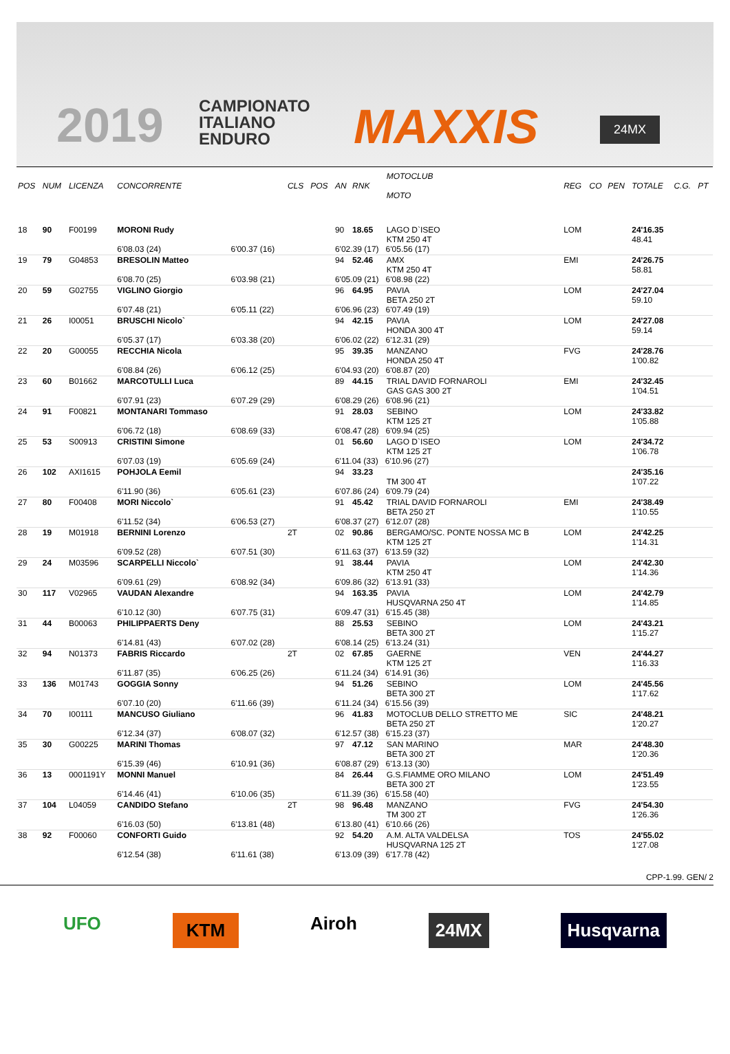2019
CAMPIONATO
ITALIANO
ENDURO
MAXXIS 24MX
| POS | NUM | LICENZA | CONCORRENTE | | CLS | POS | AN | RNK | MOTOCLUB MOTO | REG | CO | PEN | TOTALE | C.G. | PT |
| --- | --- | --- | --- | --- | --- | --- | --- | --- | --- | --- | --- | --- | --- | --- | --- |
| 18 | 90 | F00199 | MORONI Rudy | | | | 90 | 18.65 | LAGO D`ISEO KTM 250 4T | LOM | | | 24'16.35 48.41 | | |
| | | | 6'08.03 (24) | 6'00.37 (16) | | | 6'02.39 (17) 6'05.56 (17) | | | | | | | | |
| 19 | 79 | G04853 | BRESOLIN Matteo | | | | 94 | 52.46 | AMX KTM 250 4T | EMI | | | 24'26.75 58.81 | | |
| | | | 6'08.70 (25) | 6'03.98 (21) | | | 6'05.09 (21) 6'08.98 (22) | | | | | | | | |
| 20 | 59 | G02755 | VIGLINO Giorgio | | | | 96 | 64.95 | PAVIA BETA 250 2T | LOM | | | 24'27.04 59.10 | | |
| | | | 6'07.48 (21) | 6'05.11 (22) | | | 6'06.96 (23) 6'07.49 (19) | | | | | | | | |
| 21 | 26 | I00051 | BRUSCHI Nicolo` | | | | 94 | 42.15 | PAVIA HONDA 300 4T | LOM | | | 24'27.08 59.14 | | |
| | | | 6'05.37 (17) | 6'03.38 (20) | | | 6'06.02 (22) 6'12.31 (29) | | | | | | | | |
| 22 | 20 | G00055 | RECCHIA Nicola | | | | 95 | 39.35 | MANZANO HONDA 250 4T | FVG | | | 24'28.76 1'00.82 | | |
| | | | 6'08.84 (26) | 6'06.12 (25) | | | 6'04.93 (20) 6'08.87 (20) | | | | | | | | |
| 23 | 60 | B01662 | MARCOTULLI Luca | | | | 89 | 44.15 | TRIAL DAVID FORNAROLI GAS GAS 300 2T | EMI | | | 24'32.45 1'04.51 | | |
| | | | 6'07.91 (23) | 6'07.29 (29) | | | 6'08.29 (26) 6'08.96 (21) | | | | | | | | |
| 24 | 91 | F00821 | MONTANARI Tommaso | | | | 91 | 28.03 | SEBINO KTM 125 2T | LOM | | | 24'33.82 1'05.88 | | |
| | | | 6'06.72 (18) | 6'08.69 (33) | | | 6'08.47 (28) 6'09.94 (25) | | | | | | | | |
| 25 | 53 | S00913 | CRISTINI Simone | | | | 01 | 56.60 | LAGO D`ISEO KTM 125 2T | LOM | | | 24'34.72 1'06.78 | | |
| | | | 6'07.03 (19) | 6'05.69 (24) | | | 6'11.04 (33) 6'10.96 (27) | | | | | | | | |
| 26 | 102 | AXI1615 | POHJOLA Eemil | | | | 94 | 33.23 | TM 300 4T | | | | 24'35.16 1'07.22 | | |
| | | | 6'11.90 (36) | 6'05.61 (23) | | | 6'07.86 (24) 6'09.79 (24) | | | | | | | | |
| 27 | 80 | F00408 | MORI Niccolo` | | | | 91 | 45.42 | TRIAL DAVID FORNAROLI BETA 250 2T | EMI | | | 24'38.49 1'10.55 | | |
| | | | 6'11.52 (34) | 6'06.53 (27) | | | 6'08.37 (27) 6'12.07 (28) | | | | | | | | |
| 28 | 19 | M01918 | BERNINI Lorenzo | | 2T | | 02 | 90.86 | BERGAMO/SC. PONTE NOSSA MC B KTM 125 2T | LOM | | | 24'42.25 1'14.31 | | |
| | | | 6'09.52 (28) | 6'07.51 (30) | | | 6'11.63 (37) 6'13.59 (32) | | | | | | | | |
| 29 | 24 | M03596 | SCARPELLI Niccolo` | | | | 91 | 38.44 | PAVIA KTM 250 4T | LOM | | | 24'42.30 1'14.36 | | |
| | | | 6'09.61 (29) | 6'08.92 (34) | | | 6'09.86 (32) 6'13.91 (33) | | | | | | | | |
| 30 | 117 | V02965 | VAUDAN Alexandre | | | | 94 | 163.35 | PAVIA HUSQVARNA 250 4T | LOM | | | 24'42.79 1'14.85 | | |
| | | | 6'10.12 (30) | 6'07.75 (31) | | | 6'09.47 (31) 6'15.45 (38) | | | | | | | | |
| 31 | 44 | B00063 | PHILIPPAERTS Deny | | | | 88 | 25.53 | SEBINO BETA 300 2T | LOM | | | 24'43.21 1'15.27 | | |
| | | | 6'14.81 (43) | 6'07.02 (28) | | | 6'08.14 (25) 6'13.24 (31) | | | | | | | | |
| 32 | 94 | N01373 | FABRIS Riccardo | | 2T | | 02 | 67.85 | GAERNE KTM 125 2T | VEN | | | 24'44.27 1'16.33 | | |
| | | | 6'11.87 (35) | 6'06.25 (26) | | | 6'11.24 (34) 6'14.91 (36) | | | | | | | | |
| 33 | 136 | M01743 | GOGGIA Sonny | | | | 94 | 51.26 | SEBINO BETA 300 2T | LOM | | | 24'45.56 1'17.62 | | |
| | | | 6'07.10 (20) | 6'11.66 (39) | | | 6'11.24 (34) 6'15.56 (39) | | | | | | | | |
| 34 | 70 | I00111 | MANCUSO Giuliano | | | | 96 | 41.83 | MOTOCLUB DELLO STRETTO ME BETA 250 2T | SIC | | | 24'48.21 1'20.27 | | |
| | | | 6'12.34 (37) | 6'08.07 (32) | | | 6'12.57 (38) 6'15.23 (37) | | | | | | | | |
| 35 | 30 | G00225 | MARINI Thomas | | | | 97 | 47.12 | SAN MARINO BETA 300 2T | MAR | | | 24'48.30 1'20.36 | | |
| | | | 6'15.39 (46) | 6'10.91 (36) | | | 6'08.87 (29) 6'13.13 (30) | | | | | | | | |
| 36 | 13 | 0001191Y | MONNI Manuel | | | | 84 | 26.44 | G.S.FIAMME ORO MILANO BETA 300 2T | LOM | | | 24'51.49 1'23.55 | | |
| | | | 6'14.46 (41) | 6'10.06 (35) | | | 6'11.39 (36) 6'15.58 (40) | | | | | | | | |
| 37 | 104 | L04059 | CANDIDO Stefano | | 2T | | 98 | 96.48 | MANZANO TM 300 2T | FVG | | | 24'54.30 1'26.36 | | |
| | | | 6'16.03 (50) | 6'13.81 (48) | | | 6'13.80 (41) 6'10.66 (26) | | | | | | | | |
| 38 | 92 | F00060 | CONFORTI Guido | | | | 92 | 54.20 | A.M. ALTA VALDELSA HUSQVARNA 125 2T | TOS | | | 24'55.02 1'27.08 | | |
| | | | 6'12.54 (38) | 6'11.61 (38) | | | 6'13.09 (39) 6'17.78 (42) | | | | | | | | |
CPP-1.99. GEN/ 2
UFO KTM Airoh 24MX Husqvarna